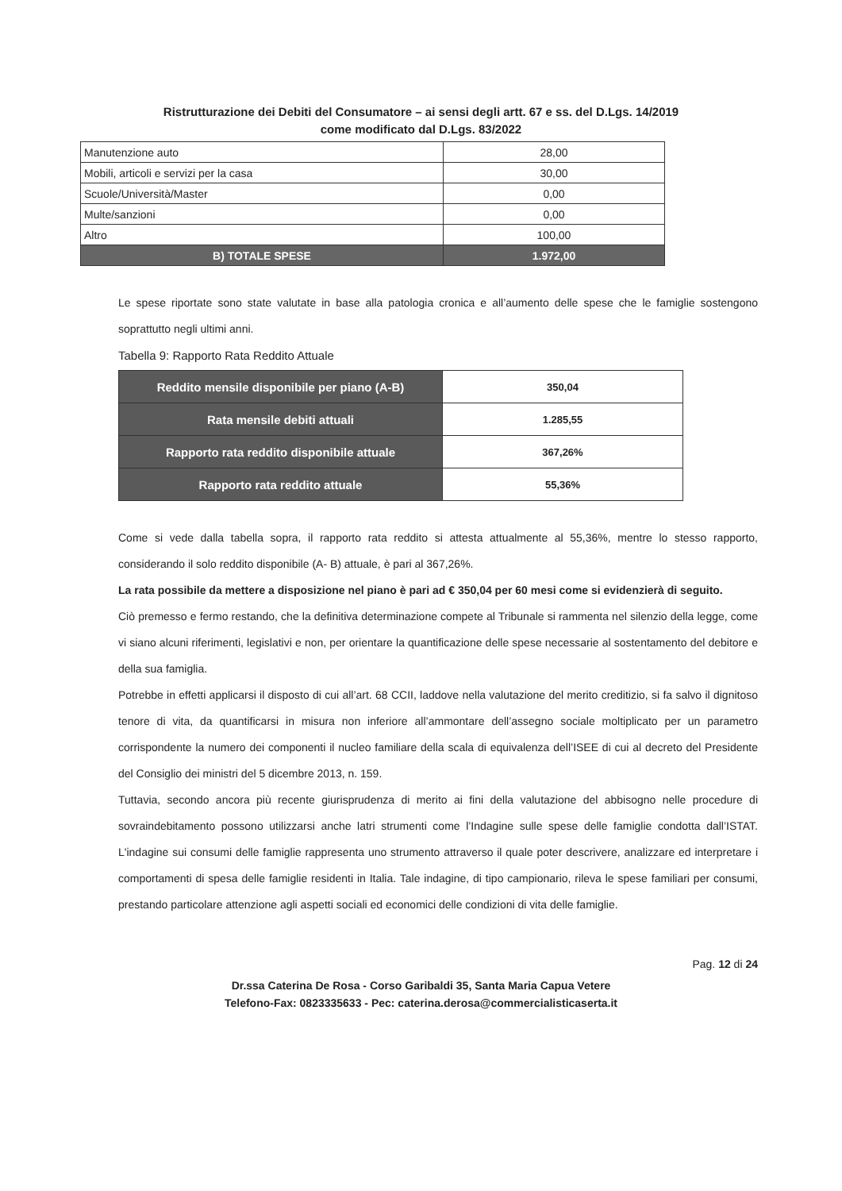Ristrutturazione dei Debiti del Consumatore – ai sensi degli artt. 67 e ss. del D.Lgs. 14/2019
come modificato dal D.Lgs. 83/2022
| Manutenzione auto | 28,00 |
| Mobili, articoli e servizi per la casa | 30,00 |
| Scuole/Università/Master | 0,00 |
| Multe/sanzioni | 0,00 |
| Altro | 100,00 |
| B) TOTALE SPESE | 1.972,00 |
Le spese riportate sono state valutate in base alla patologia cronica e all’aumento delle spese che le famiglie sostengono soprattutto negli ultimi anni.
Tabella 9: Rapporto Rata Reddito Attuale
| Reddito mensile disponibile per piano (A-B) | 350,04 |
| Rata mensile debiti attuali | 1.285,55 |
| Rapporto rata reddito disponibile attuale | 367,26% |
| Rapporto rata reddito attuale | 55,36% |
Come si vede dalla tabella sopra, il rapporto rata reddito si attesta attualmente al 55,36%, mentre lo stesso rapporto, considerando il solo reddito disponibile (A- B) attuale, è pari al 367,26%.
La rata possibile da mettere a disposizione nel piano è pari ad € 350,04 per 60 mesi come si evidenzierà di seguito.
Ciò premesso e fermo restando, che la definitiva determinazione compete al Tribunale si rammenta nel silenzio della legge, come vi siano alcuni riferimenti, legislativi e non, per orientare la quantificazione delle spese necessarie al sostentamento del debitore e della sua famiglia.
Potrebbe in effetti applicarsi il disposto di cui all’art. 68 CCII, laddove nella valutazione del merito creditizio, si fa salvo il dignitoso tenore di vita, da quantificarsi in misura non inferiore all’ammontare dell’assegno sociale moltiplicato per un parametro corrispondente la numero dei componenti il nucleo familiare della scala di equivalenza dell’ISEE di cui al decreto del Presidente del Consiglio dei ministri del 5 dicembre 2013, n. 159.
Tuttavia, secondo ancora più recente giurisprudenza di merito ai fini della valutazione del abbisogno nelle procedure di sovraindebitamento possono utilizzarsi anche latri strumenti come l’Indagine sulle spese delle famiglie condotta dall’ISTAT. L'indagine sui consumi delle famiglie rappresenta uno strumento attraverso il quale poter descrivere, analizzare ed interpretare i comportamenti di spesa delle famiglie residenti in Italia. Tale indagine, di tipo campionario, rileva le spese familiari per consumi, prestando particolare attenzione agli aspetti sociali ed economici delle condizioni di vita delle famiglie.
Pag. 12 di 24
Dr.ssa Caterina De Rosa - Corso Garibaldi 35, Santa Maria Capua Vetere
Telefono-Fax: 0823335633 - Pec: caterina.derosa@commercialisticaserta.it